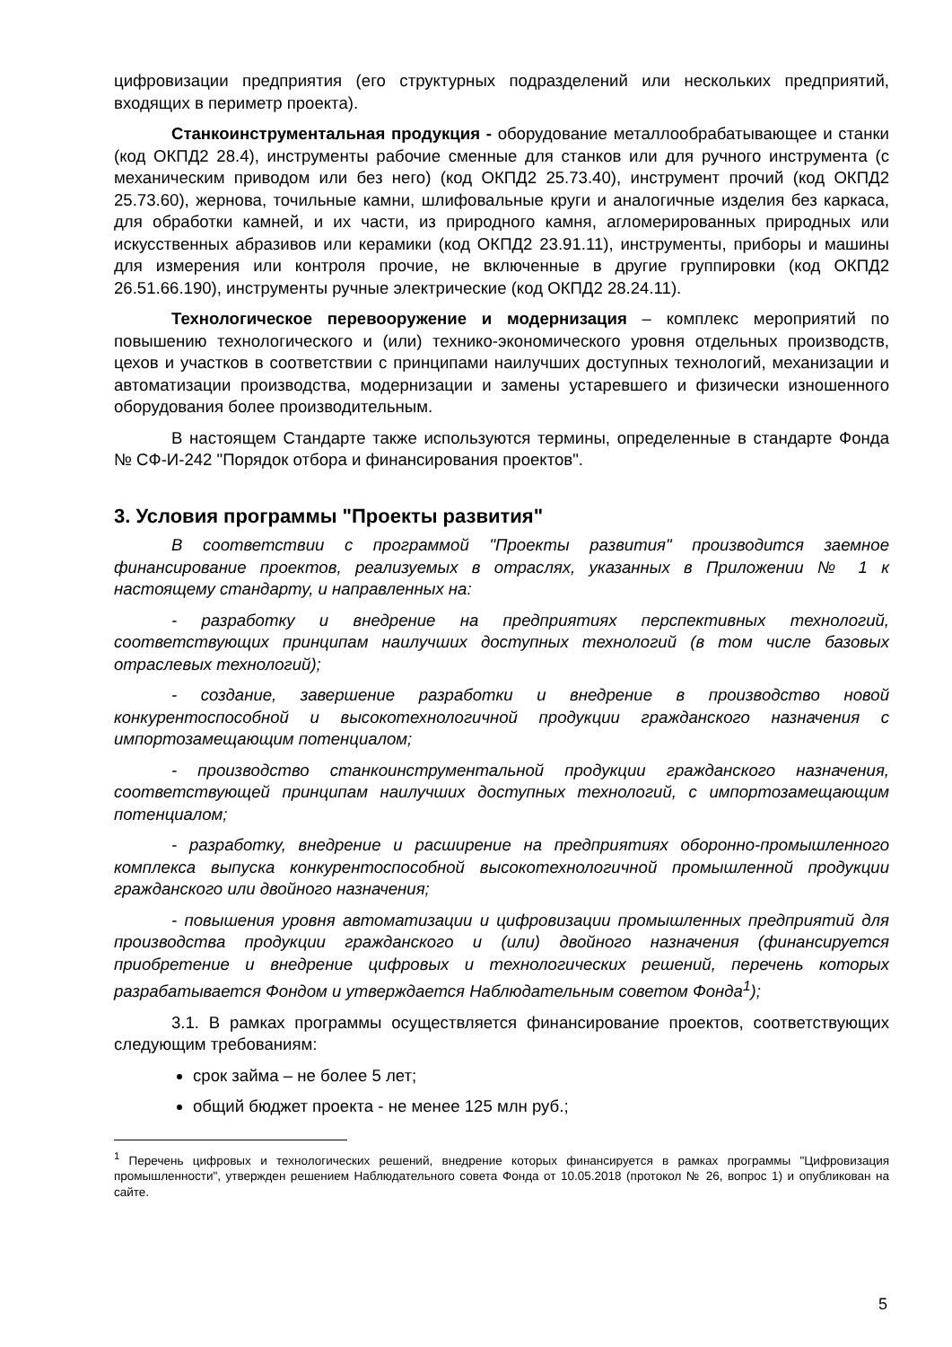цифровизации предприятия (его структурных подразделений или нескольких предприятий, входящих в периметр проекта).
Станкоинструментальная продукция - оборудование металлообрабатывающее и станки (код ОКПД2 28.4), инструменты рабочие сменные для станков или для ручного инструмента (с механическим приводом или без него) (код ОКПД2 25.73.40), инструмент прочий (код ОКПД2 25.73.60), жернова, точильные камни, шлифовальные круги и аналогичные изделия без каркаса, для обработки камней, и их части, из природного камня, агломерированных природных или искусственных абразивов или керамики (код ОКПД2 23.91.11), инструменты, приборы и машины для измерения или контроля прочие, не включенные в другие группировки (код ОКПД2 26.51.66.190), инструменты ручные электрические (код ОКПД2 28.24.11).
Технологическое перевооружение и модернизация – комплекс мероприятий по повышению технологического и (или) технико-экономического уровня отдельных производств, цехов и участков в соответствии с принципами наилучших доступных технологий, механизации и автоматизации производства, модернизации и замены устаревшего и физически изношенного оборудования более производительным.
В настоящем Стандарте также используются термины, определенные в стандарте Фонда № СФ-И-242 "Порядок отбора и финансирования проектов".
3. Условия программы "Проекты развития"
В соответствии с программой "Проекты развития" производится заемное финансирование проектов, реализуемых в отраслях, указанных в Приложении № 1 к настоящему стандарту, и направленных на:
- разработку и внедрение на предприятиях перспективных технологий, соответствующих принципам наилучших доступных технологий (в том числе базовых отраслевых технологий);
- создание, завершение разработки и внедрение в производство новой конкурентоспособной и высокотехнологичной продукции гражданского назначения с импортозамещающим потенциалом;
- производство станкоинструментальной продукции гражданского назначения, соответствующей принципам наилучших доступных технологий, с импортозамещающим потенциалом;
- разработку, внедрение и расширение на предприятиях оборонно-промышленного комплекса выпуска конкурентоспособной высокотехнологичной промышленной продукции гражданского или двойного назначения;
- повышения уровня автоматизации и цифровизации промышленных предприятий для производства продукции гражданского и (или) двойного назначения (финансируется приобретение и внедрение цифровых и технологических решений, перечень которых разрабатывается Фондом и утверждается Наблюдательным советом Фонда<sup>1</sup>);
3.1. В рамках программы осуществляется финансирование проектов, соответствующих следующим требованиям:
срок займа – не более 5 лет;
общий бюджет проекта - не менее 125 млн руб.;
<sup>1</sup> Перечень цифровых и технологических решений, внедрение которых финансируется в рамках программы "Цифровизация промышленности", утвержден решением Наблюдательного совета Фонда от 10.05.2018 (протокол № 26, вопрос 1) и опубликован на сайте.
5